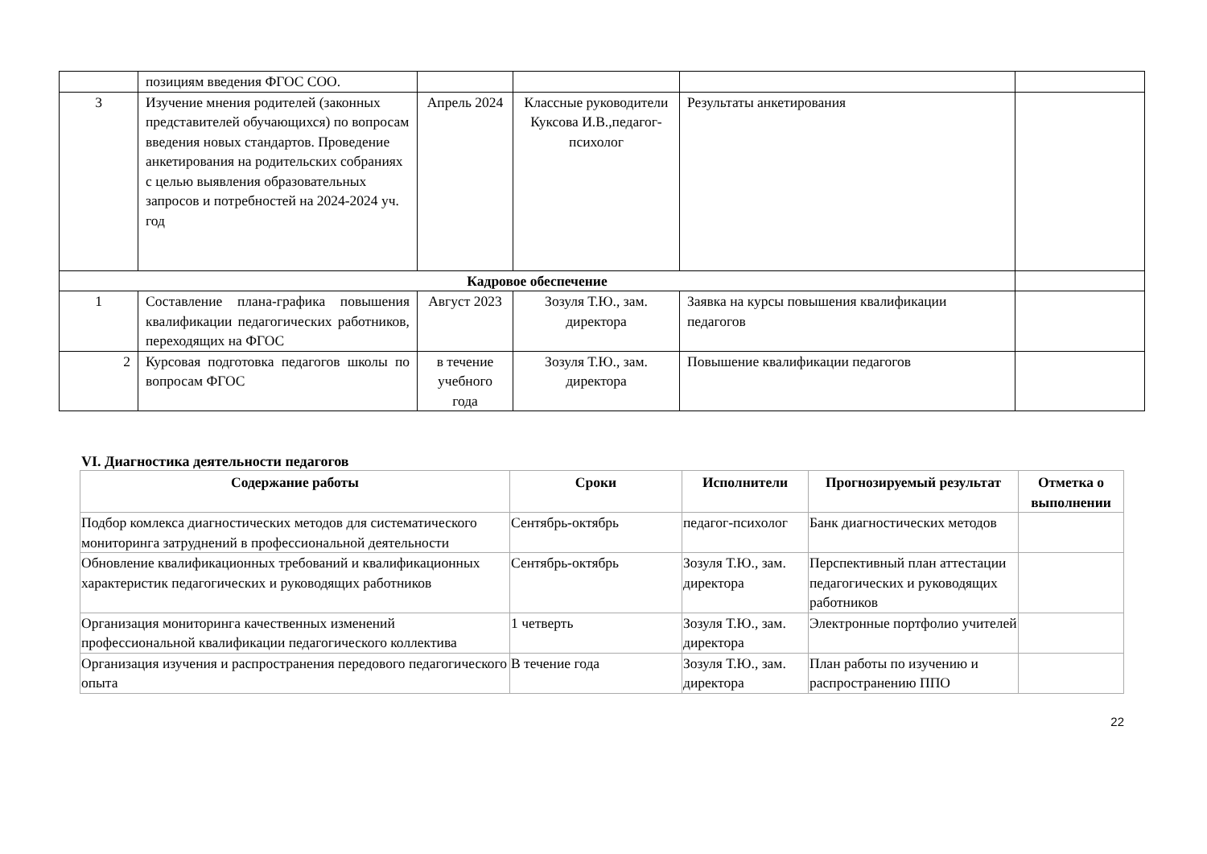| | позициям введения ФГОС СОО. | | | | |
| 3 | Изучение мнения родителей (законных представителей обучающихся) по вопросам введения новых стандартов. Проведение анкетирования на родительских собраниях с целью выявления образовательных запросов и потребностей на 2024-2024 уч. год | Апрель 2024 | Классные руководители Куксова И.В.,педагог-психолог | Результаты анкетирования | |
| Кадровое обеспечение | | | | | |
| 1 | Составление плана-графика повышения квалификации педагогических работников, переходящих на ФГОС | Август 2023 | Зозуля Т.Ю., зам. директора | Заявка на курсы повышения квалификации педагогов | |
| 2 | Курсовая подготовка педагогов школы по вопросам ФГОС | в течение учебного года | Зозуля Т.Ю., зам. директора | Повышение квалификации педагогов | |
VI. Диагностика деятельности педагогов
| Содержание работы | Сроки | Исполнители | Прогнозируемый результат | Отметка о выполнении |
| --- | --- | --- | --- | --- |
| Подбор комлекса диагностических методов для систематического мониторинга затруднений в профессиональной деятельности | Сентябрь-октябрь | педагог-психолог | Банк диагностических методов | |
| Обновление квалификационных требований и квалификационных характеристик педагогических и руководящих работников | Сентябрь-октябрь | Зозуля Т.Ю., зам. директора | Перспективный план аттестации педагогических и руководящих работников | |
| Организация мониторинга качественных изменений профессиональной квалификации педагогического коллектива | 1 четверть | Зозуля Т.Ю., зам. директора | Электронные портфолио учителей | |
| Организация изучения и распространения передового педагогического опыта | В течение года | Зозуля Т.Ю., зам. директора | План работы по изучению и распространению ППО | |
22